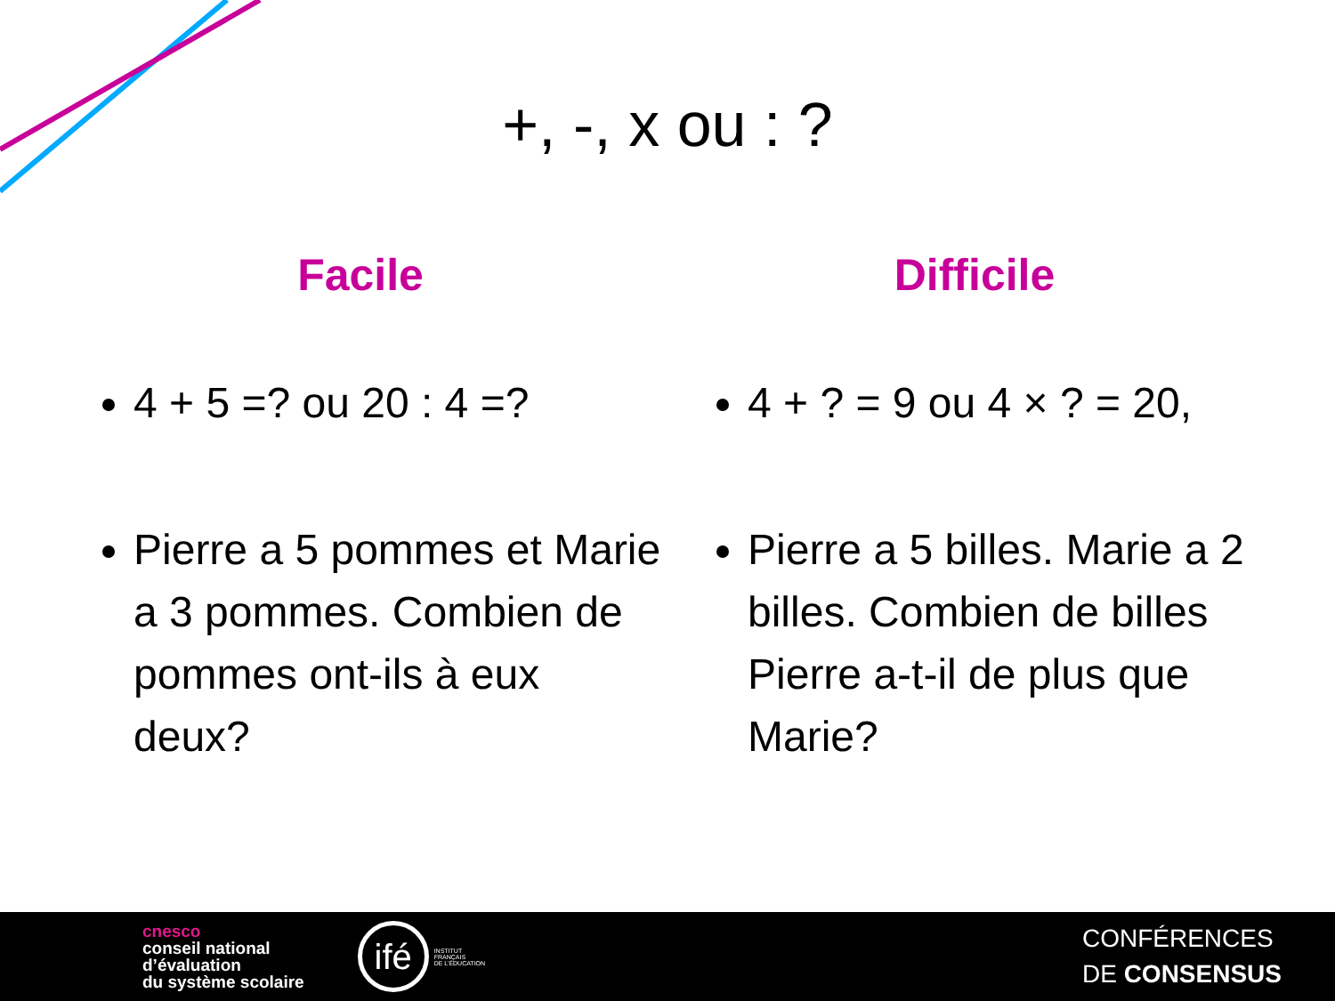+, -, x ou : ?
Facile
4 + 5 =? ou 20 : 4 =?
Pierre a 5 pommes et Marie a 3 pommes. Combien de pommes ont-ils à eux deux?
Difficile
4 + ? = 9 ou 4 × ? = 20,
Pierre a 5 billes. Marie a 2 billes. Combien de billes Pierre a-t-il de plus que Marie?
cnesco
conseil national
d’évaluation
du système scolaire
ifé
INSTITUT
FRANÇAIS
DE L’ÉDUCATION
CONFÉRENCES
DE CONSENSUS